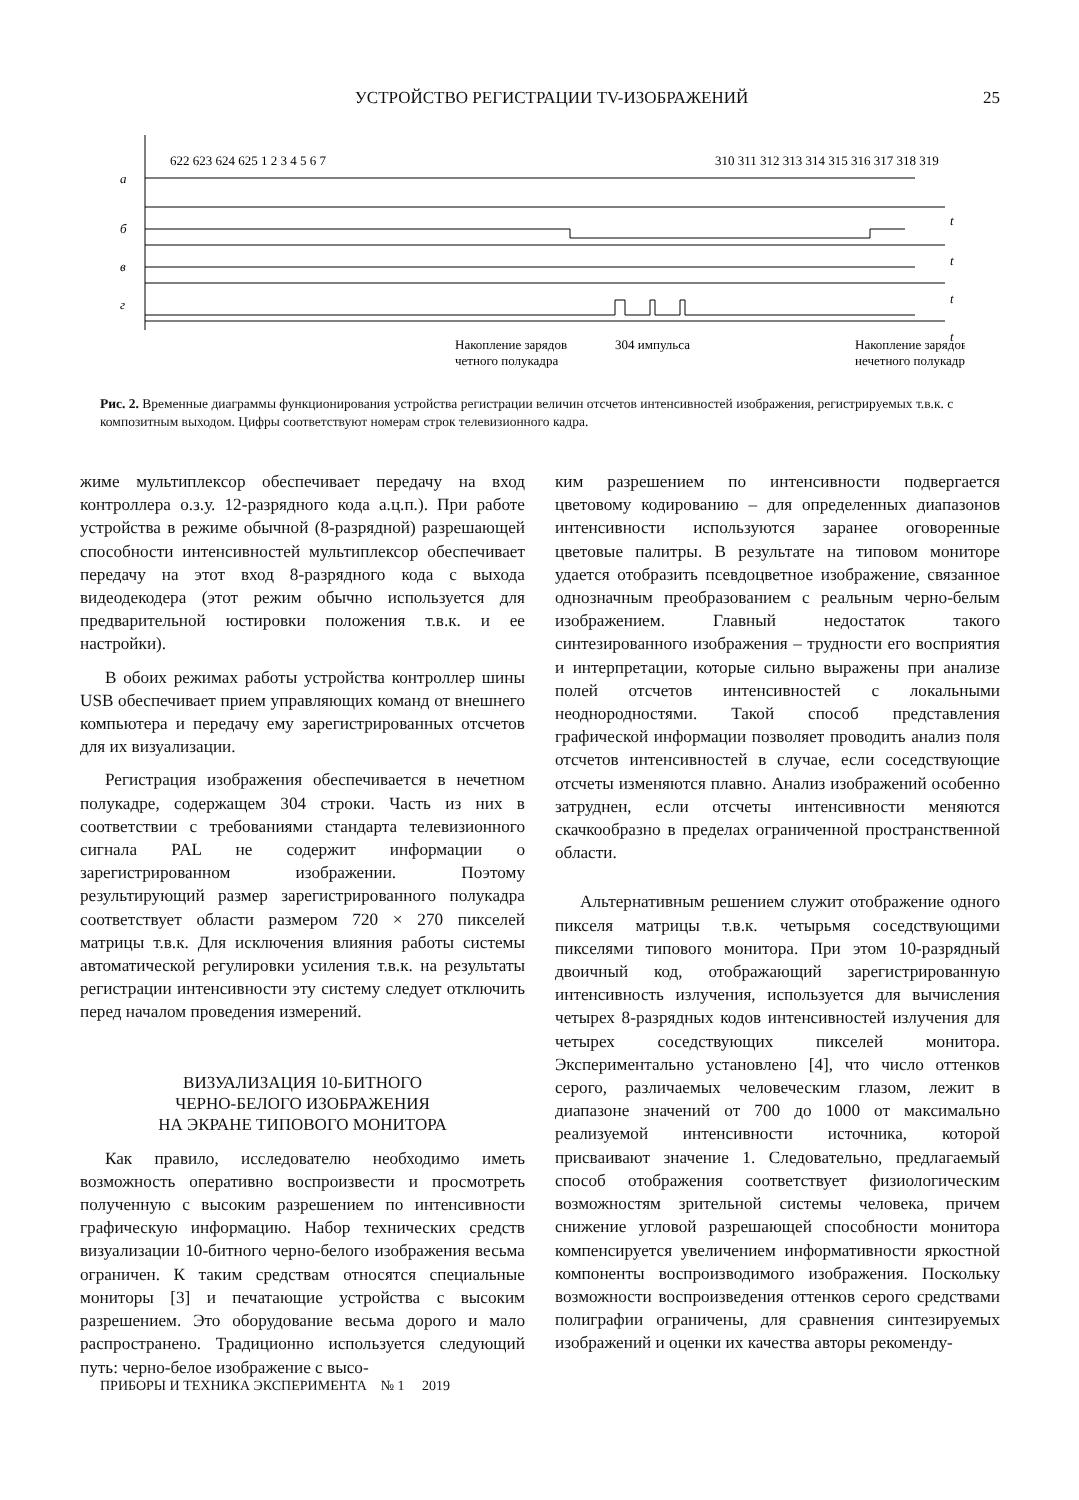УСТРОЙСТВО РЕГИСТРАЦИИ TV-ИЗОБРАЖЕНИЙ
25
а
б
в
г
t
t
t
t
622 623 624 625 1 2 3 4 5 6 7
310 311 312 313 314 315 316 317 318 319
Накопление зарядов
304 импульса
четного полукадра
Накопление зарядов
нечетного полукадра
Рис. 2. Временные диаграммы функционирования устройства регистрации величин отсчетов интенсивностей изображения, регистрируемых т.в.к. с композитным выходом. Цифры соответствуют номерам строк телевизионного кадра.
жиме мультиплексор обеспечивает передачу на вход контроллера о.з.у. 12-разрядного кода а.ц.п.). При работе устройства в режиме обычной (8-разрядной) разрешающей способности интенсивностей мультиплексор обеспечивает передачу на этот вход 8-разрядного кода с выхода видеодекодера (этот режим обычно используется для предварительной юстировки положения т.в.к. и ее настройки).
В обоих режимах работы устройства контроллер шины USB обеспечивает прием управляющих команд от внешнего компьютера и передачу ему зарегистрированных отсчетов для их визуализации.
Регистрация изображения обеспечивается в нечетном полукадре, содержащем 304 строки. Часть из них в соответствии с требованиями стандарта телевизионного сигнала PAL не содержит информации о зарегистрированном изображении. Поэтому результирующий размер зарегистрированного полукадра соответствует области размером 720 × 270 пикселей матрицы т.в.к. Для исключения влияния работы системы автоматической регулировки усиления т.в.к. на результаты регистрации интенсивности эту систему следует отключить перед началом проведения измерений.
ВИЗУАЛИЗАЦИЯ 10-БИТНОГО
ЧЕРНО-БЕЛОГО ИЗОБРАЖЕНИЯ
НА ЭКРАНЕ ТИПОВОГО МОНИТОРА
Как правило, исследователю необходимо иметь возможность оперативно воспроизвести и просмотреть полученную с высоким разрешением по интенсивности графическую информацию. Набор технических средств визуализации 10-битного черно-белого изображения весьма ограничен. К таким средствам относятся специальные мониторы [3] и печатающие устройства с высоким разрешением. Это оборудование весьма дорого и мало распространено. Традиционно используется следующий путь: черно-белое изображение с высо-
ким разрешением по интенсивности подвергается цветовому кодированию – для определенных диапазонов интенсивности используются заранее оговоренные цветовые палитры. В результате на типовом мониторе удается отобразить псевдоцветное изображение, связанное однозначным преобразованием с реальным черно-белым изображением. Главный недостаток такого синтезированного изображения – трудности его восприятия и интерпретации, которые сильно выражены при анализе полей отсчетов интенсивностей с локальными неоднородностями. Такой способ представления графической информации позволяет проводить анализ поля отсчетов интенсивностей в случае, если соседствующие отсчеты изменяются плавно. Анализ изображений особенно затруднен, если отсчеты интенсивности меняются скачкообразно в пределах ограниченной пространственной области.
Альтернативным решением служит отображение одного пикселя матрицы т.в.к. четырьмя соседствующими пикселями типового монитора. При этом 10-разрядный двоичный код, отображающий зарегистрированную интенсивность излучения, используется для вычисления четырех 8-разрядных кодов интенсивностей излучения для четырех соседствующих пикселей монитора. Экспериментально установлено [4], что число оттенков серого, различаемых человеческим глазом, лежит в диапазоне значений от 700 до 1000 от максимально реализуемой интенсивности источника, которой присваивают значение 1. Следовательно, предлагаемый способ отображения соответствует физиологическим возможностям зрительной системы человека, причем снижение угловой разрешающей способности монитора компенсируется увеличением информативности яркостной компоненты воспроизводимого изображения. Поскольку возможности воспроизведения оттенков серого средствами полиграфии ограничены, для сравнения синтезируемых изображений и оценки их качества авторы рекоменду-
ПРИБОРЫ И ТЕХНИКА ЭКСПЕРИМЕНТА № 1 2019